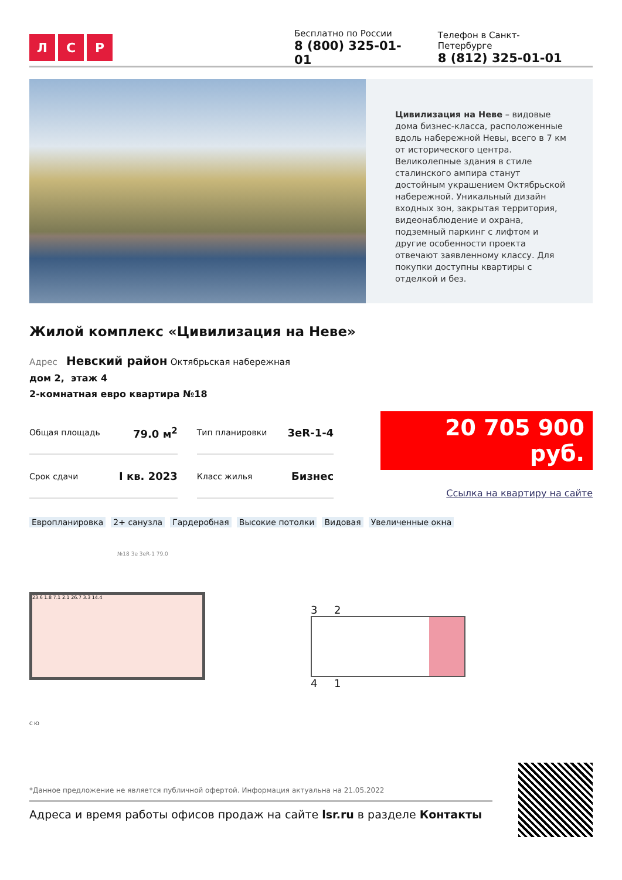Л С Р
Бесплатно по России
8 (800) 325-01-01
Телефон в Санкт-Петербурге
8 (812) 325-01-01
Цивилизация на Неве – видовые дома бизнес-класса, расположенные вдоль набережной Невы, всего в 7 км от исторического центра. Великолепные здания в стиле сталинского ампира станут достойным украшением Октябрьской набережной. Уникальный дизайн входных зон, закрытая территория, видеонаблюдение и охрана, подземный паркинг с лифтом и другие особенности проекта отвечают заявленному классу. Для покупки доступны квартиры с отделкой и без.
Жилой комплекс «Цивилизация на Неве»
Адрес Невский район Октябрьская набережная
дом 2, этаж 4
2-комнатная евро квартира №18
| Общая площадь | 79.0 м<sup>2</sup> |
| Срок сдачи | I кв. 2023 |
| Тип планировки | 3eR-1-4 |
| Класс жилья | Бизнес |
20 705 900 руб.
Ссылка на квартиру на сайте
Европланировка 2+ санузла Гардеробная Высокие потолки Видовая Увеличенные окна
№18 3e 3eR-1 79.0
23.6 1.8 7.1 2.1 26.7 3.3 14.4
С Ю
3 2
4 1
*Данное предложение не является публичной офертой. Информация актуальна на 21.05.2022
Адреса и время работы офисов продаж на сайте lsr.ru в разделе Контакты